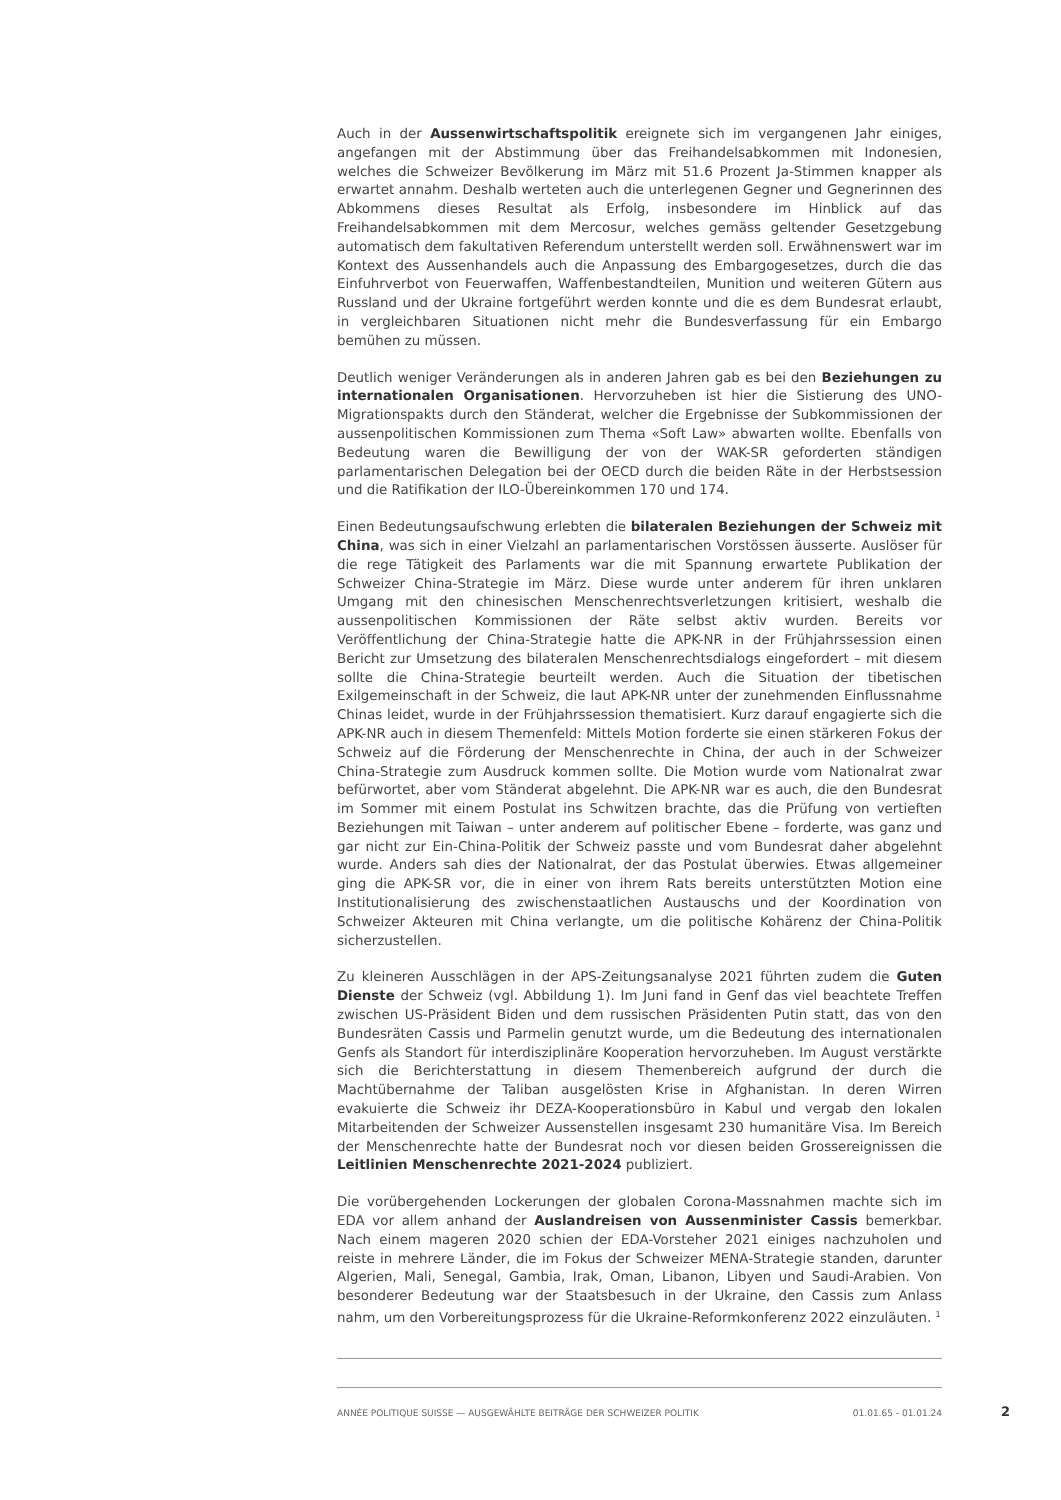Auch in der Aussenwirtschaftspolitik ereignete sich im vergangenen Jahr einiges, angefangen mit der Abstimmung über das Freihandelsabkommen mit Indonesien, welches die Schweizer Bevölkerung im März mit 51.6 Prozent Ja-Stimmen knapper als erwartet annahm. Deshalb werteten auch die unterlegenen Gegner und Gegnerinnen des Abkommens dieses Resultat als Erfolg, insbesondere im Hinblick auf das Freihandelsabkommen mit dem Mercosur, welches gemäss geltender Gesetzgebung automatisch dem fakultativen Referendum unterstellt werden soll. Erwähnenswert war im Kontext des Aussenhandels auch die Anpassung des Embargogesetzes, durch die das Einfuhrverbot von Feuerwaffen, Waffenbestandteilen, Munition und weiteren Gütern aus Russland und der Ukraine fortgeführt werden konnte und die es dem Bundesrat erlaubt, in vergleichbaren Situationen nicht mehr die Bundesverfassung für ein Embargo bemühen zu müssen.
Deutlich weniger Veränderungen als in anderen Jahren gab es bei den Beziehungen zu internationalen Organisationen. Hervorzuheben ist hier die Sistierung des UNO-Migrationspakts durch den Ständerat, welcher die Ergebnisse der Subkommissionen der aussenpolitischen Kommissionen zum Thema «Soft Law» abwarten wollte. Ebenfalls von Bedeutung waren die Bewilligung der von der WAK-SR geforderten ständigen parlamentarischen Delegation bei der OECD durch die beiden Räte in der Herbstsession und die Ratifikation der ILO-Übereinkommen 170 und 174.
Einen Bedeutungsaufschwung erlebten die bilateralen Beziehungen der Schweiz mit China, was sich in einer Vielzahl an parlamentarischen Vorstössen äusserte. Auslöser für die rege Tätigkeit des Parlaments war die mit Spannung erwartete Publikation der Schweizer China-Strategie im März. Diese wurde unter anderem für ihren unklaren Umgang mit den chinesischen Menschenrechtsverletzungen kritisiert, weshalb die aussenpolitischen Kommissionen der Räte selbst aktiv wurden. Bereits vor Veröffentlichung der China-Strategie hatte die APK-NR in der Frühjahrssession einen Bericht zur Umsetzung des bilateralen Menschenrechtsdialogs eingefordert – mit diesem sollte die China-Strategie beurteilt werden. Auch die Situation der tibetischen Exilgemeinschaft in der Schweiz, die laut APK-NR unter der zunehmenden Einflussnahme Chinas leidet, wurde in der Frühjahrssession thematisiert. Kurz darauf engagierte sich die APK-NR auch in diesem Themenfeld: Mittels Motion forderte sie einen stärkeren Fokus der Schweiz auf die Förderung der Menschenrechte in China, der auch in der Schweizer China-Strategie zum Ausdruck kommen sollte. Die Motion wurde vom Nationalrat zwar befürwortet, aber vom Ständerat abgelehnt. Die APK-NR war es auch, die den Bundesrat im Sommer mit einem Postulat ins Schwitzen brachte, das die Prüfung von vertieften Beziehungen mit Taiwan – unter anderem auf politischer Ebene – forderte, was ganz und gar nicht zur Ein-China-Politik der Schweiz passte und vom Bundesrat daher abgelehnt wurde. Anders sah dies der Nationalrat, der das Postulat überwies. Etwas allgemeiner ging die APK-SR vor, die in einer von ihrem Rats bereits unterstützten Motion eine Institutionalisierung des zwischenstaatlichen Austauschs und der Koordination von Schweizer Akteuren mit China verlangte, um die politische Kohärenz der China-Politik sicherzustellen.
Zu kleineren Ausschlägen in der APS-Zeitungsanalyse 2021 führten zudem die Guten Dienste der Schweiz (vgl. Abbildung 1). Im Juni fand in Genf das viel beachtete Treffen zwischen US-Präsident Biden und dem russischen Präsidenten Putin statt, das von den Bundesräten Cassis und Parmelin genutzt wurde, um die Bedeutung des internationalen Genfs als Standort für interdisziplinäre Kooperation hervorzuheben. Im August verstärkte sich die Berichterstattung in diesem Themenbereich aufgrund der durch die Machtübernahme der Taliban ausgelösten Krise in Afghanistan. In deren Wirren evakuierte die Schweiz ihr DEZA-Kooperationsbüro in Kabul und vergab den lokalen Mitarbeitenden der Schweizer Aussenstellen insgesamt 230 humanitäre Visa. Im Bereich der Menschenrechte hatte der Bundesrat noch vor diesen beiden Grossereignissen die Leitlinien Menschenrechte 2021-2024 publiziert.
Die vorübergehenden Lockerungen der globalen Corona-Massnahmen machte sich im EDA vor allem anhand der Auslandreisen von Aussenminister Cassis bemerkbar. Nach einem mageren 2020 schien der EDA-Vorsteher 2021 einiges nachzuholen und reiste in mehrere Länder, die im Fokus der Schweizer MENA-Strategie standen, darunter Algerien, Mali, Senegal, Gambia, Irak, Oman, Libanon, Libyen und Saudi-Arabien. Von besonderer Bedeutung war der Staatsbesuch in der Ukraine, den Cassis zum Anlass nahm, um den Vorbereitungsprozess für die Ukraine-Reformkonferenz 2022 einzuläuten. <sup>1</sup>
ANNÉE POLITIQUE SUISSE — AUSGEWÄHLTE BEITRÄGE DER SCHWEIZER POLITIK 01.01.65 - 01.01.24
2